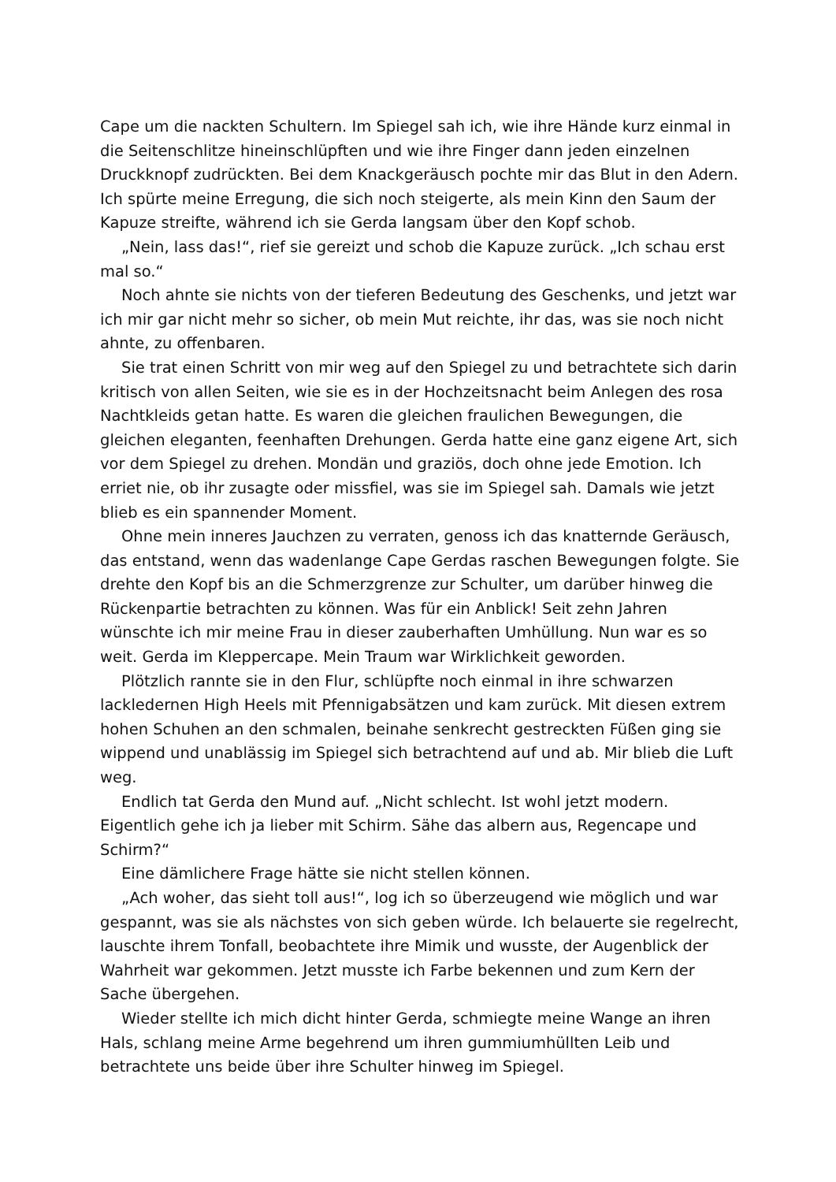Cape um die nackten Schultern. Im Spiegel sah ich, wie ihre Hände kurz einmal in die Seitenschlitze hineinschlüpften und wie ihre Finger dann jeden einzelnen Druckknopf zudrückten. Bei dem Knackgeräusch pochte mir das Blut in den Adern. Ich spürte meine Erregung, die sich noch steigerte, als mein Kinn den Saum der Kapuze streifte, während ich sie Gerda langsam über den Kopf schob.
„Nein, lass das!“, rief sie gereizt und schob die Kapuze zurück. „Ich schau erst mal so.“
Noch ahnte sie nichts von der tieferen Bedeutung des Geschenks, und jetzt war ich mir gar nicht mehr so sicher, ob mein Mut reichte, ihr das, was sie noch nicht ahnte, zu offenbaren.
Sie trat einen Schritt von mir weg auf den Spiegel zu und betrachtete sich darin kritisch von allen Seiten, wie sie es in der Hochzeitsnacht beim Anlegen des rosa Nachtkleids getan hatte. Es waren die gleichen fraulichen Bewegungen, die gleichen eleganten, feenhaften Drehungen. Gerda hatte eine ganz eigene Art, sich vor dem Spiegel zu drehen. Mondän und graziös, doch ohne jede Emotion. Ich erriet nie, ob ihr zusagte oder missfiel, was sie im Spiegel sah. Damals wie jetzt blieb es ein spannender Moment.
Ohne mein inneres Jauchzen zu verraten, genoss ich das knatternde Geräusch, das entstand, wenn das wadenlange Cape Gerdas raschen Bewegungen folgte. Sie drehte den Kopf bis an die Schmerzgrenze zur Schulter, um darüber hinweg die Rückenpartie betrachten zu können. Was für ein Anblick! Seit zehn Jahren wünschte ich mir meine Frau in dieser zauberhaften Umhüllung. Nun war es so weit. Gerda im Kleppercape. Mein Traum war Wirklichkeit geworden.
Plötzlich rannte sie in den Flur, schlüpfte noch einmal in ihre schwarzen lackledernen High Heels mit Pfennigabsätzen und kam zurück. Mit diesen extrem hohen Schuhen an den schmalen, beinahe senkrecht gestreckten Füßen ging sie wippend und unablässig im Spiegel sich betrachtend auf und ab. Mir blieb die Luft weg.
Endlich tat Gerda den Mund auf. „Nicht schlecht. Ist wohl jetzt modern. Eigentlich gehe ich ja lieber mit Schirm. Sähe das albern aus, Regencape und Schirm?“
Eine dämlichere Frage hätte sie nicht stellen können.
„Ach woher, das sieht toll aus!“, log ich so überzeugend wie möglich und war gespannt, was sie als nächstes von sich geben würde. Ich belauerte sie regelrecht, lauschte ihrem Tonfall, beobachtete ihre Mimik und wusste, der Augenblick der Wahrheit war gekommen. Jetzt musste ich Farbe bekennen und zum Kern der Sache übergehen.
Wieder stellte ich mich dicht hinter Gerda, schmiegte meine Wange an ihren Hals, schlang meine Arme begehrend um ihren gummiumhüllten Leib und betrachtete uns beide über ihre Schulter hinweg im Spiegel.